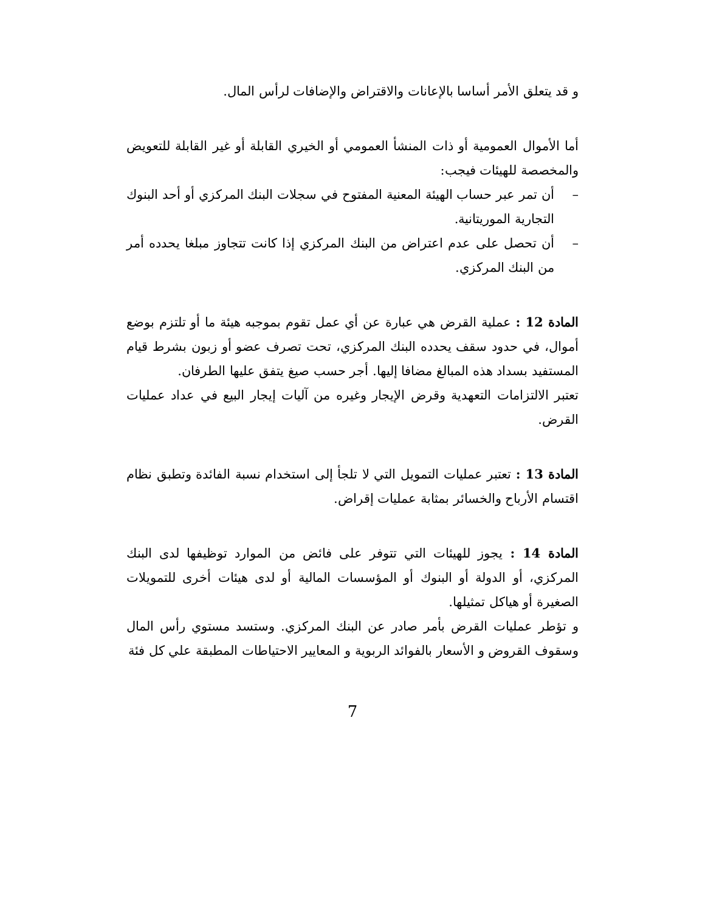و قد يتعلق الأمر أساسا بالإعانات والاقتراض والإضافات لرأس المال.
أما الأموال العمومية أو ذات المنشأ العمومي أو الخيري القابلة أو غير القابلة للتعويض والمخصصة للهيئات فيجب:
– أن تمر عبر حساب الهيئة المعنية المفتوح في سجلات البنك المركزي أو أحد البنوك التجارية الموريتانية.
– أن تحصل على عدم اعتراض من البنك المركزي إذا كانت تتجاوز مبلغا يحدده أمر من البنك المركزي.
المادة 12 : عملية القرض هي عبارة عن أي عمل تقوم بموجبه هيئة ما أو تلتزم بوضع أموال، في حدود سقف يحدده البنك المركزي، تحت تصرف عضو أو زبون بشرط قيام المستفيد بسداد هذه المبالغ مضافا إليها. أجر حسب صيغ يتفق عليها الطرفان.
تعتبر الالتزامات التعهدية وقرض الإيجار وغيره من آليات إيجار البيع في عداد عمليات القرض.
المادة 13 : تعتبر عمليات التمويل التي لا تلجأ إلى استخدام نسبة الفائدة وتطبق نظام اقتسام الأرباح والخسائر بمثابة عمليات إقراض.
المادة 14 : يجوز للهيئات التي تتوفر على فائض من الموارد توظيفها لدى البنك المركزي، أو الدولة أو البنوك أو المؤسسات المالية أو لدى هيئات أخرى للتمويلات الصغيرة أو هياكل تمثيلها.
و تؤطر عمليات القرض بأمر صادر عن البنك المركزي. وستسد مستوي رأس المال وسقوف القروض و الأسعار بالفوائد الربوية و المعايير الاحتياطات المطبقة علي كل فئة
7